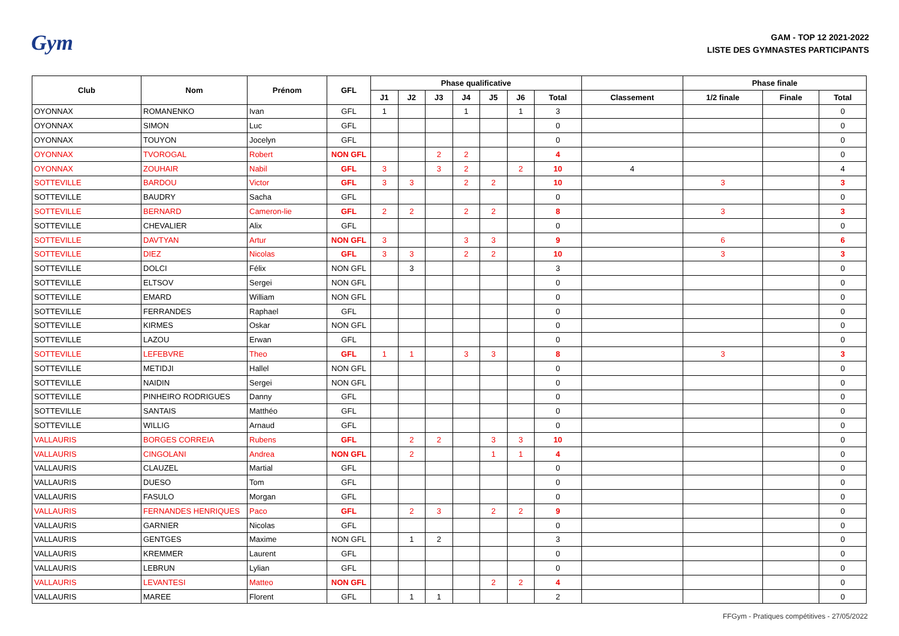Gym
GAM - TOP 12 2021-2022
LISTE DES GYMNASTES PARTICIPANTS
| Club | Nom | Prénom | GFL | Phase qualificative | | | | | | | | Phase finale | | |
| --- | --- | --- | --- | --- | --- | --- | --- | --- | --- | --- | --- | --- | --- | --- |
| | | | | J1 | J2 | J3 | J4 | J5 | J6 | Total | Classement | 1/2 finale | Finale | Total |
| OYONNAX | ROMANENKO | Ivan | GFL | 1 | | | 1 | | 1 | 3 | | | | 0 |
| OYONNAX | SIMON | Luc | GFL | | | | | | | 0 | | | | 0 |
| OYONNAX | TOUYON | Jocelyn | GFL | | | | | | | 0 | | | | 0 |
| OYONNAX | TVOROGAL | Robert | NON GFL | | | 2 | 2 | | | 4 | | | | 0 |
| OYONNAX | ZOUHAIR | Nabil | GFL | 3 | | 3 | 2 | | 2 | 10 | 4 | | | 4 |
| SOTTEVILLE | BARDOU | Victor | GFL | 3 | 3 | | 2 | 2 | | 10 | | 3 | | 3 |
| SOTTEVILLE | BAUDRY | Sacha | GFL | | | | | | | 0 | | | | 0 |
| SOTTEVILLE | BERNARD | Cameron-lie | GFL | 2 | 2 | | 2 | 2 | | 8 | | 3 | | 3 |
| SOTTEVILLE | CHEVALIER | Alix | GFL | | | | | | | 0 | | | | 0 |
| SOTTEVILLE | DAVTYAN | Artur | NON GFL | 3 | | | 3 | 3 | | 9 | | 6 | | 6 |
| SOTTEVILLE | DIEZ | Nicolas | GFL | 3 | 3 | | 2 | 2 | | 10 | | 3 | | 3 |
| SOTTEVILLE | DOLCI | Félix | NON GFL | | 3 | | | | | 3 | | | | 0 |
| SOTTEVILLE | ELTSOV | Sergei | NON GFL | | | | | | | 0 | | | | 0 |
| SOTTEVILLE | EMARD | William | NON GFL | | | | | | | 0 | | | | 0 |
| SOTTEVILLE | FERRANDES | Raphael | GFL | | | | | | | 0 | | | | 0 |
| SOTTEVILLE | KIRMES | Oskar | NON GFL | | | | | | | 0 | | | | 0 |
| SOTTEVILLE | LAZOU | Erwan | GFL | | | | | | | 0 | | | | 0 |
| SOTTEVILLE | LEFEBVRE | Theo | GFL | 1 | 1 | | 3 | 3 | | 8 | | 3 | | 3 |
| SOTTEVILLE | METIDJI | Hallel | NON GFL | | | | | | | 0 | | | | 0 |
| SOTTEVILLE | NAIDIN | Sergei | NON GFL | | | | | | | 0 | | | | 0 |
| SOTTEVILLE | PINHEIRO RODRIGUES | Danny | GFL | | | | | | | 0 | | | | 0 |
| SOTTEVILLE | SANTAIS | Matthéo | GFL | | | | | | | 0 | | | | 0 |
| SOTTEVILLE | WILLIG | Arnaud | GFL | | | | | | | 0 | | | | 0 |
| VALLAURIS | BORGES CORREIA | Rubens | GFL | | 2 | 2 | | 3 | 3 | 10 | | | | 0 |
| VALLAURIS | CINGOLANI | Andrea | NON GFL | | 2 | | | 1 | 1 | 4 | | | | 0 |
| VALLAURIS | CLAUZEL | Martial | GFL | | | | | | | 0 | | | | 0 |
| VALLAURIS | DUESO | Tom | GFL | | | | | | | 0 | | | | 0 |
| VALLAURIS | FASULO | Morgan | GFL | | | | | | | 0 | | | | 0 |
| VALLAURIS | FERNANDES HENRIQUES | Paco | GFL | | 2 | 3 | | 2 | 2 | 9 | | | | 0 |
| VALLAURIS | GARNIER | Nicolas | GFL | | | | | | | 0 | | | | 0 |
| VALLAURIS | GENTGES | Maxime | NON GFL | | 1 | 2 | | | | 3 | | | | 0 |
| VALLAURIS | KREMMER | Laurent | GFL | | | | | | | 0 | | | | 0 |
| VALLAURIS | LEBRUN | Lylian | GFL | | | | | | | 0 | | | | 0 |
| VALLAURIS | LEVANTESI | Matteo | NON GFL | | | | | 2 | 2 | 4 | | | | 0 |
| VALLAURIS | MAREE | Florent | GFL | | 1 | 1 | | | | 2 | | | | 0 |
FFGym - Pratiques compétitives - 27/05/2022